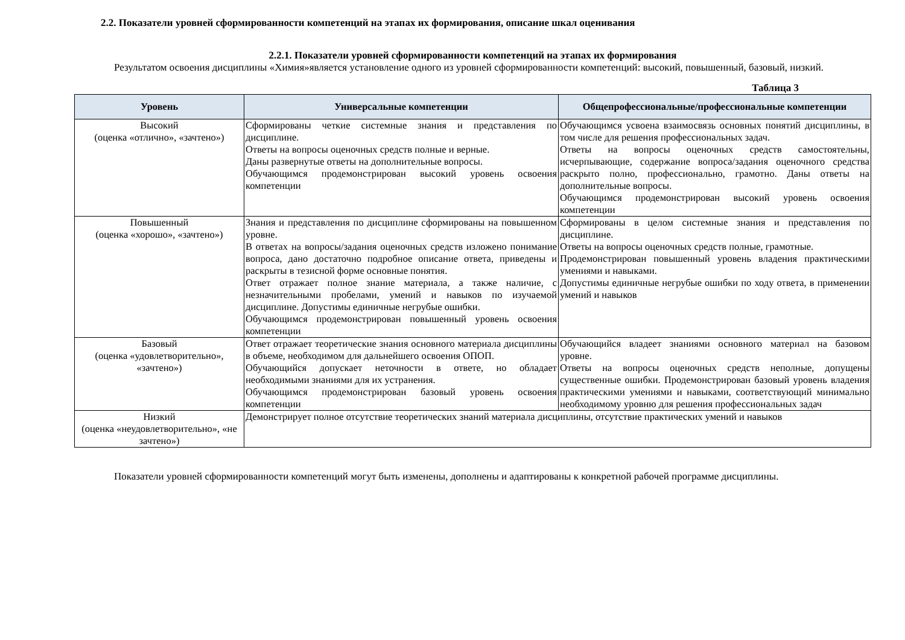2.2. Показатели уровней сформированности компетенций на этапах их формирования, описание шкал оценивания
2.2.1. Показатели уровней сформированности компетенций на этапах их формирования
Результатом освоения дисциплины «Химия»является установление одного из уровней сформированности компетенций: высокий, повышенный, базовый, низкий.
Таблица 3
| Уровень | Универсальные компетенции | Общепрофессиональные/профессиональные компетенции |
| --- | --- | --- |
| Высокий (оценка «отлично», «зачтено») | Сформированы четкие системные знания и представления по дисциплине. Ответы на вопросы оценочных средств полные и верные. Даны развернутые ответы на дополнительные вопросы. Обучающимся продемонстрирован высокий уровень освоения компетенции | Обучающимся усвоена взаимосвязь основных понятий дисциплины, в том числе для решения профессиональных задач. Ответы на вопросы оценочных средств самостоятельны, исчерпывающие, содержание вопроса/задания оценочного средства раскрыто полно, профессионально, грамотно. Даны ответы на дополнительные вопросы. Обучающимся продемонстрирован высокий уровень освоения компетенции |
| Повышенный (оценка «хорошо», «зачтено») | Знания и представления по дисциплине сформированы на повышенном уровне. В ответах на вопросы/задания оценочных средств изложено понимание вопроса, дано достаточно подробное описание ответа, приведены и раскрыты в тезисной форме основные понятия. Ответ отражает полное знание материала, а также наличие, с незначительными пробелами, умений и навыков по изучаемой дисциплине. Допустимы единичные негрубые ошибки. Обучающимся продемонстрирован повышенный уровень освоения компетенции | Сформированы в целом системные знания и представления по дисциплине. Ответы на вопросы оценочных средств полные, грамотные. Продемонстрирован повышенный уровень владения практическими умениями и навыками. Допустимы единичные негрубые ошибки по ходу ответа, в применении умений и навыков |
| Базовый (оценка «удовлетворительно», «зачтено») | Ответ отражает теоретические знания основного материала дисциплины в объеме, необходимом для дальнейшего освоения ОПОП. Обучающийся допускает неточности в ответе, но обладает необходимыми знаниями для их устранения. Обучающимся продемонстрирован базовый уровень освоения компетенции | Обучающийся владеет знаниями основного материал на базовом уровне. Ответы на вопросы оценочных средств неполные, допущены существенные ошибки. Продемонстрирован базовый уровень владения практическими умениями и навыками, соответствующий минимально необходимому уровню для решения профессиональных задач |
| Низкий (оценка «неудовлетворительно», «не зачтено») | Демонстрирует полное отсутствие теоретических знаний материала дисциплины, отсутствие практических умений и навыков | |
Показатели уровней сформированности компетенций могут быть изменены, дополнены и адаптированы к конкретной рабочей программе дисциплины.